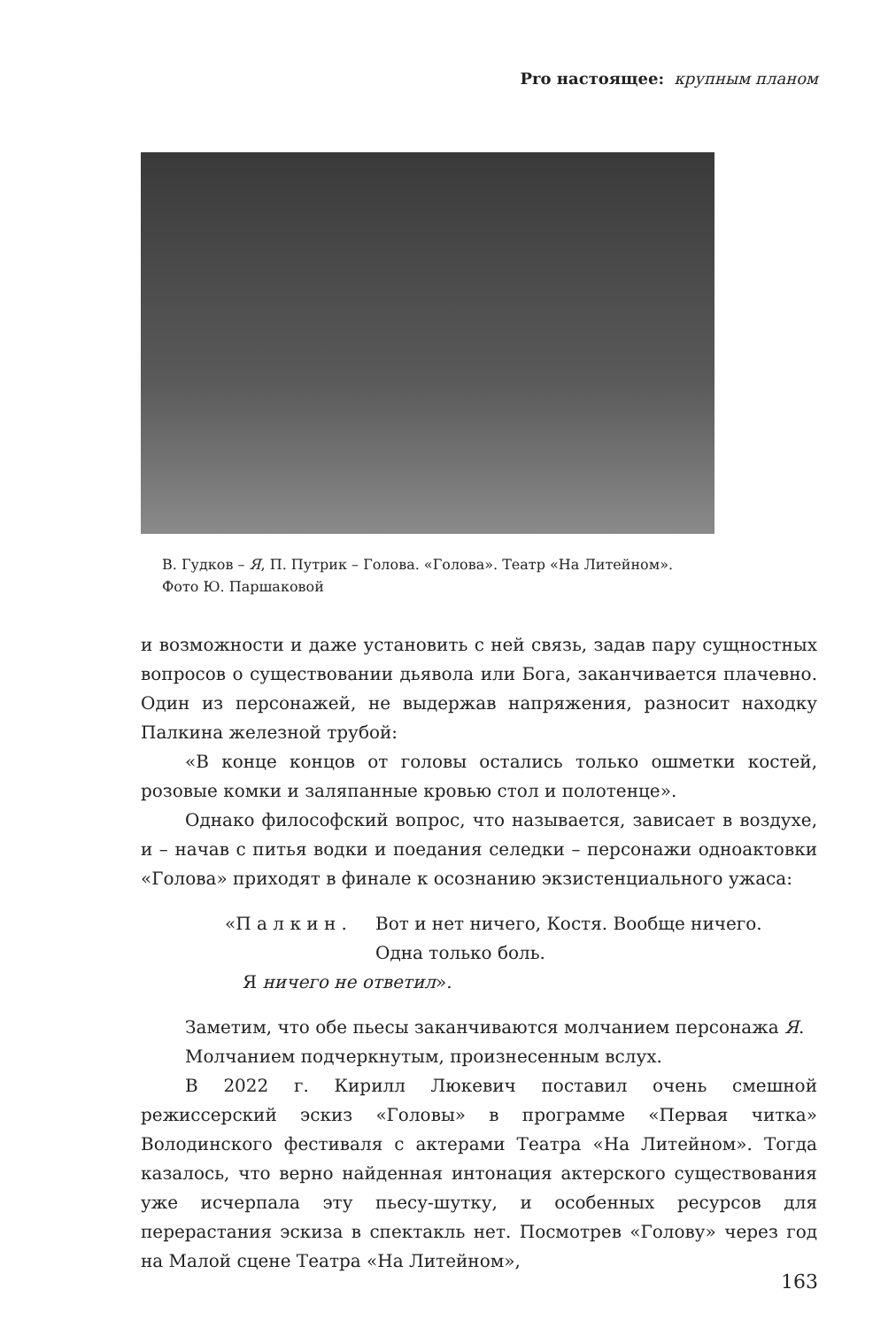Pro настоящее: крупным планом
В. Гудков – Я, П. Путрик – Голова. «Голова». Театр «На Литейном».
Фото Ю. Паршаковой
и возможности и даже установить с ней связь, задав пару сущностных вопросов о существовании дьявола или Бога, заканчивается плачевно. Один из персонажей, не выдержав напряжения, разносит находку Палкина железной трубой:
«В конце концов от головы остались только ошметки костей, розовые комки и заляпанные кровью стол и полотенце».
Однако философский вопрос, что называется, зависает в воздухе, и – начав с питья водки и поедания селедки – персонажи одноактовки «Голова» приходят в финале к осознанию экзистенциального ужаса:
| «П а л к и н . | Вот и нет ничего, Костя. Вообще ничего. Одна только боль. |
| Я ничего не ответил ». | |
Заметим, что обе пьесы заканчиваются молчанием персонажа Я.
Молчанием подчеркнутым, произнесенным вслух.
В 2022 г. Кирилл Люкевич поставил очень смешной режиссерский эскиз «Головы» в программе «Первая читка» Володинского фестиваля с актерами Театра «На Литейном». Тогда казалось, что верно найденная интонация актерского существования уже исчерпала эту пьесу-шутку, и особенных ресурсов для перерастания эскиза в спектакль нет. Посмотрев «Голову» через год на Малой сцене Театра «На Литейном»,
163